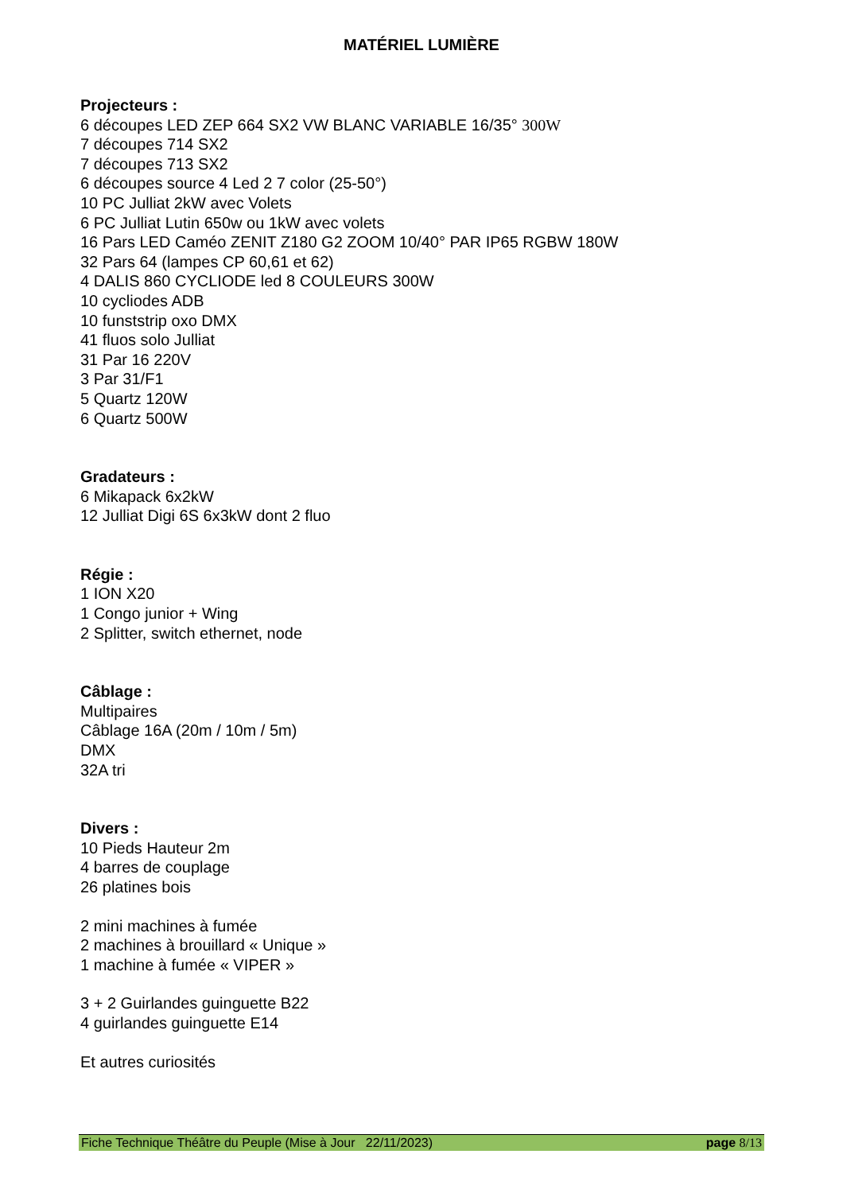MATÉRIEL LUMIÈRE
Projecteurs :
6 découpes LED ZEP 664 SX2 VW BLANC VARIABLE 16/35° 300W
7 découpes 714 SX2
7 découpes 713 SX2
6 découpes source 4 Led 2 7 color (25-50°)
10 PC Julliat 2kW avec Volets
6 PC Julliat Lutin 650w ou 1kW avec volets
16 Pars LED Caméo ZENIT Z180 G2 ZOOM 10/40° PAR IP65 RGBW 180W
32 Pars 64 (lampes CP 60,61 et 62)
4 DALIS 860 CYCLIODE led 8 COULEURS 300W
10 cycliodes ADB
10 funststrip oxo DMX
41 fluos solo Julliat
31 Par 16 220V
3 Par 31/F1
5 Quartz 120W
6 Quartz 500W
Gradateurs :
6 Mikapack 6x2kW
12 Julliat Digi 6S 6x3kW dont 2 fluo
Régie :
1 ION X20
1 Congo junior + Wing
2 Splitter, switch ethernet, node
Câblage :
Multipaires
Câblage 16A (20m / 10m / 5m)
DMX
32A tri
Divers :
10 Pieds Hauteur 2m
4 barres de couplage
26 platines bois
2 mini machines à fumée
2 machines à brouillard « Unique »
1 machine à fumée « VIPER »
3 + 2 Guirlandes guinguette B22
4 guirlandes guinguette E14
Et autres curiosités
Fiche Technique Théâtre du Peuple (Mise à Jour 22/11/2023) page 8/13